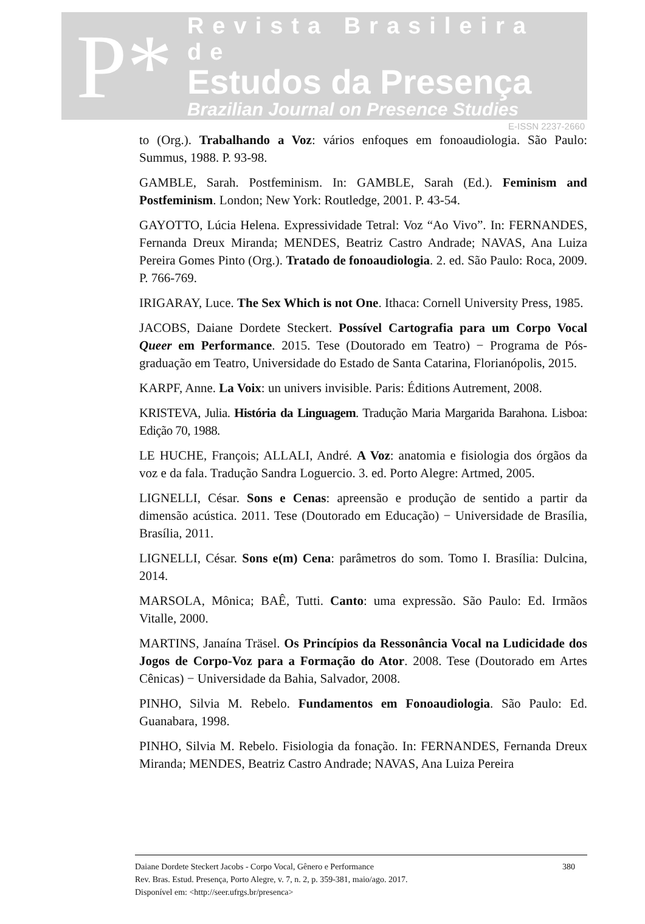P*
Revista Brasileira de
Estudos da Presença
Brazilian Journal on Presence Studies
E-ISSN 2237-2660
to (Org.). Trabalhando a Voz: vários enfoques em fonoaudiologia. São Paulo: Summus, 1988. P. 93-98.
GAMBLE, Sarah. Postfeminism. In: GAMBLE, Sarah (Ed.). Feminism and Postfeminism. London; New York: Routledge, 2001. P. 43-54.
GAYOTTO, Lúcia Helena. Expressividade Tetral: Voz “Ao Vivo”. In: FERNANDES, Fernanda Dreux Miranda; MENDES, Beatriz Castro Andrade; NAVAS, Ana Luiza Pereira Gomes Pinto (Org.). Tratado de fonoaudiologia. 2. ed. São Paulo: Roca, 2009. P. 766-769.
IRIGARAY, Luce. The Sex Which is not One. Ithaca: Cornell University Press, 1985.
JACOBS, Daiane Dordete Steckert. Possível Cartografia para um Corpo Vocal Queer em Performance. 2015. Tese (Doutorado em Teatro) − Programa de Pós-graduação em Teatro, Universidade do Estado de Santa Catarina, Florianópolis, 2015.
KARPF, Anne. La Voix: un univers invisible. Paris: Éditions Autrement, 2008.
KRISTEVA, Julia. História da Linguagem. Tradução Maria Margarida Barahona. Lisboa: Edição 70, 1988.
LE HUCHE, François; ALLALI, André. A Voz: anatomia e fisiologia dos órgãos da voz e da fala. Tradução Sandra Loguercio. 3. ed. Porto Alegre: Artmed, 2005.
LIGNELLI, César. Sons e Cenas: apreensão e produção de sentido a partir da dimensão acústica. 2011. Tese (Doutorado em Educação) − Universidade de Brasília, Brasília, 2011.
LIGNELLI, César. Sons e(m) Cena: parâmetros do som. Tomo I. Brasília: Dulcina, 2014.
MARSOLA, Mônica; BAÊ, Tutti. Canto: uma expressão. São Paulo: Ed. Irmãos Vitalle, 2000.
MARTINS, Janaína Träsel. Os Princípios da Ressonância Vocal na Ludicidade dos Jogos de Corpo-Voz para a Formação do Ator. 2008. Tese (Doutorado em Artes Cênicas) − Universidade da Bahia, Salvador, 2008.
PINHO, Silvia M. Rebelo. Fundamentos em Fonoaudiologia. São Paulo: Ed. Guanabara, 1998.
PINHO, Silvia M. Rebelo. Fisiologia da fonação. In: FERNANDES, Fernanda Dreux Miranda; MENDES, Beatriz Castro Andrade; NAVAS, Ana Luiza Pereira
Daiane Dordete Steckert Jacobs - Corpo Vocal, Gênero e Performance
Rev. Bras. Estud. Presença, Porto Alegre, v. 7, n. 2, p. 359-381, maio/ago. 2017.
Disponível em: <http://seer.ufrgs.br/presenca>
380